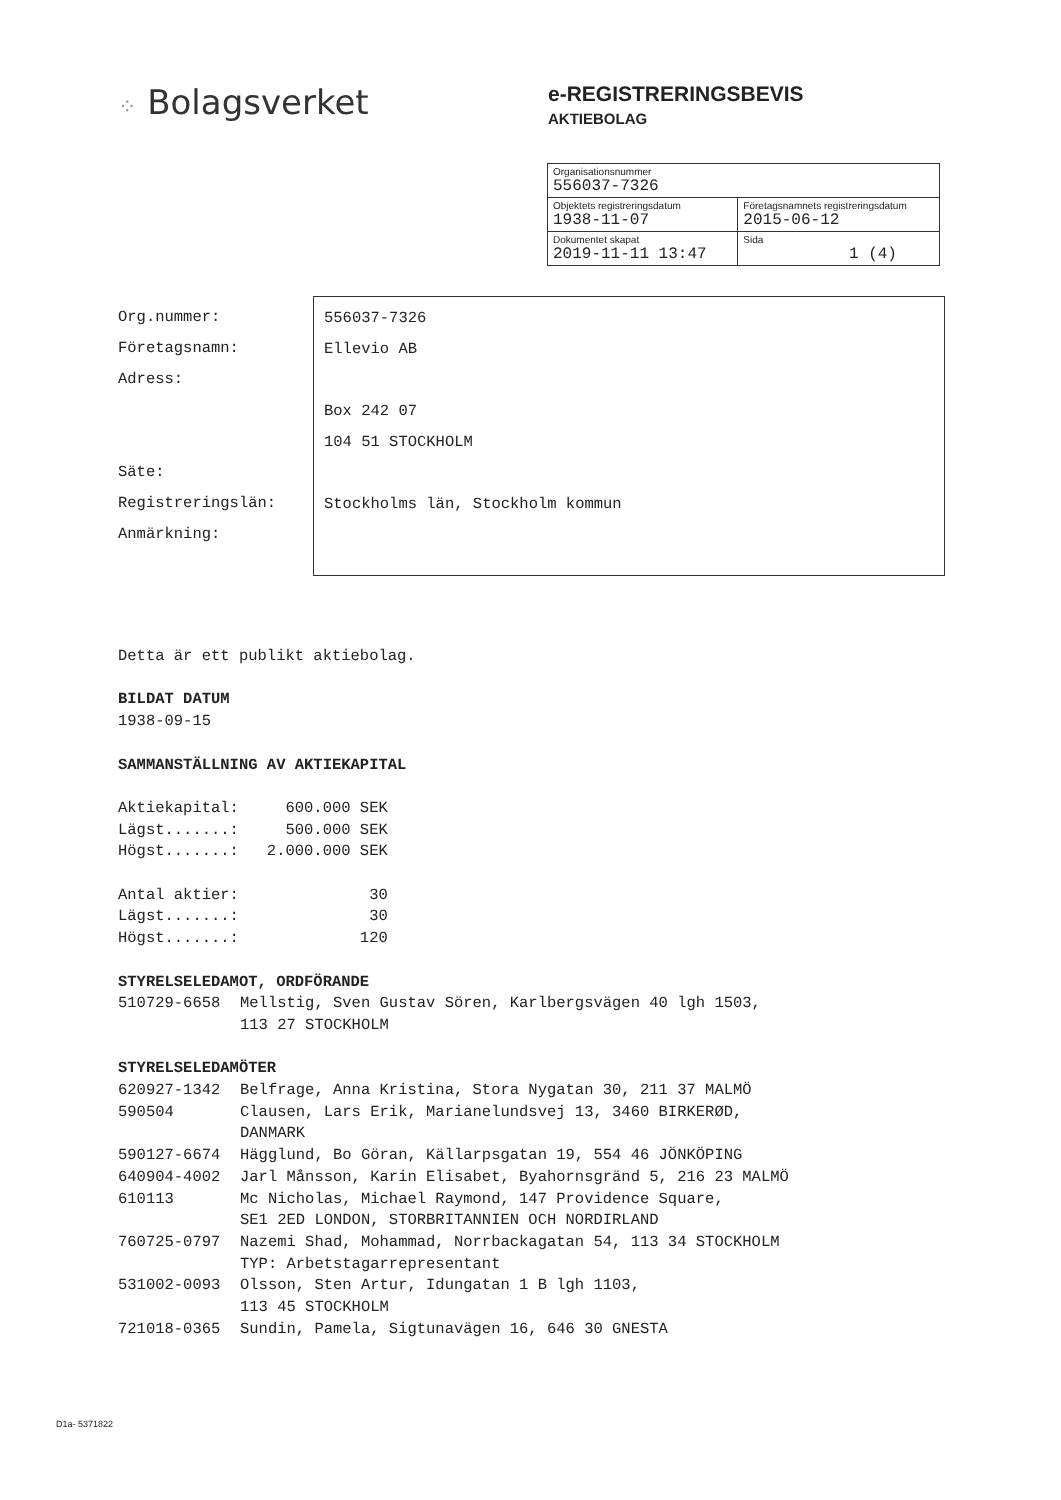⁘ Bolagsverket
e-REGISTRERINGSBEVIS
AKTIEBOLAG
| Organisationsnummer 556037-7326 | |
| Objektets registreringsdatum 1938-11-07 | Företagsnamnets registreringsdatum 2015-06-12 |
| Dokumentet skapat 2019-11-11 13:47 | Sida 1 (4) |
Org.nummer:
Företagsnamn:
Adress:
Säte:
Registreringslän:
Anmärkning:
556037-7326
Ellevio AB
Box 242 07
104 51 STOCKHOLM
Stockholms län, Stockholm kommun
Detta är ett publikt aktiebolag.
BILDAT DATUM
1938-09-15
SAMMANSTÄLLNING AV AKTIEKAPITAL
Aktiekapital:     600.000 SEK
Lägst.......:     500.000 SEK
Högst.......:   2.000.000 SEK

Antal aktier:              30
Lägst.......:              30
Högst.......:             120
STYRELSELEDAMOT, ORDFÖRANDE
510729-6658 Mellstig, Sven Gustav Sören, Karlbergsvägen 40 lgh 1503,
113 27 STOCKHOLM
STYRELSELEDAMÖTER
620927-1342 Belfrage, Anna Kristina, Stora Nygatan 30, 211 37 MALMÖ
590504 Clausen, Lars Erik, Marianelundsvej 13, 3460 BIRKERØD,
DANMARK
590127-6674 Hägglund, Bo Göran, Källarpsgatan 19, 554 46 JÖNKÖPING
640904-4002 Jarl Månsson, Karin Elisabet, Byahornsgränd 5, 216 23 MALMÖ
610113 Mc Nicholas, Michael Raymond, 147 Providence Square,
SE1 2ED LONDON, STORBRITANNIEN OCH NORDIRLAND
760725-0797 Nazemi Shad, Mohammad, Norrbackagatan 54, 113 34 STOCKHOLM
TYP: Arbetstagarrepresentant
531002-0093 Olsson, Sten Artur, Idungatan 1 B lgh 1103,
113 45 STOCKHOLM
721018-0365 Sundin, Pamela, Sigtunavägen 16, 646 30 GNESTA
D1a- 5371822